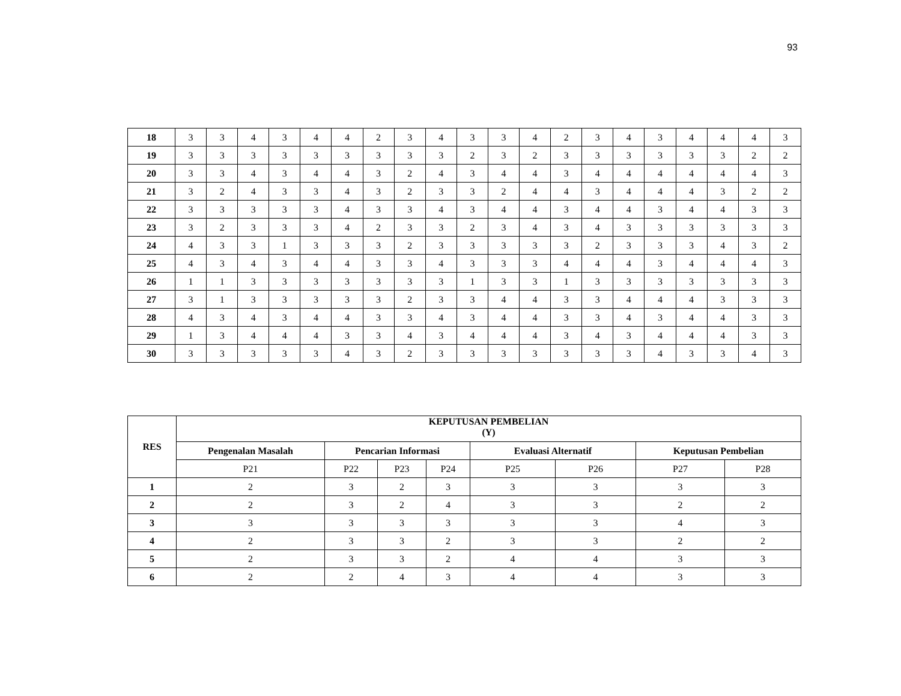93
| 18 | 3 | 3 | 4 | 3 | 4 | 4 | 2 | 3 | 4 | 3 | 3 | 4 | 2 | 3 | 4 | 3 | 4 | 4 | 4 | 3 |
| 19 | 3 | 3 | 3 | 3 | 3 | 3 | 3 | 3 | 3 | 2 | 3 | 2 | 3 | 3 | 3 | 3 | 3 | 3 | 2 | 2 |
| 20 | 3 | 3 | 4 | 3 | 4 | 4 | 3 | 2 | 4 | 3 | 4 | 4 | 3 | 4 | 4 | 4 | 4 | 4 | 4 | 3 |
| 21 | 3 | 2 | 4 | 3 | 3 | 4 | 3 | 2 | 3 | 3 | 2 | 4 | 4 | 3 | 4 | 4 | 4 | 3 | 2 | 2 |
| 22 | 3 | 3 | 3 | 3 | 3 | 4 | 3 | 3 | 4 | 3 | 4 | 4 | 3 | 4 | 4 | 3 | 4 | 4 | 3 | 3 |
| 23 | 3 | 2 | 3 | 3 | 3 | 4 | 2 | 3 | 3 | 2 | 3 | 4 | 3 | 4 | 3 | 3 | 3 | 3 | 3 | 3 |
| 24 | 4 | 3 | 3 | 1 | 3 | 3 | 3 | 2 | 3 | 3 | 3 | 3 | 3 | 2 | 3 | 3 | 3 | 4 | 3 | 2 |
| 25 | 4 | 3 | 4 | 3 | 4 | 4 | 3 | 3 | 4 | 3 | 3 | 3 | 4 | 4 | 4 | 3 | 4 | 4 | 4 | 3 |
| 26 | 1 | 1 | 3 | 3 | 3 | 3 | 3 | 3 | 3 | 1 | 3 | 3 | 1 | 3 | 3 | 3 | 3 | 3 | 3 | 3 |
| 27 | 3 | 1 | 3 | 3 | 3 | 3 | 3 | 2 | 3 | 3 | 4 | 4 | 3 | 3 | 4 | 4 | 4 | 3 | 3 | 3 |
| 28 | 4 | 3 | 4 | 3 | 4 | 4 | 3 | 3 | 4 | 3 | 4 | 4 | 3 | 3 | 4 | 3 | 4 | 4 | 3 | 3 |
| 29 | 1 | 3 | 4 | 4 | 4 | 3 | 3 | 4 | 3 | 4 | 4 | 4 | 3 | 4 | 3 | 4 | 4 | 4 | 3 | 3 |
| 30 | 3 | 3 | 3 | 3 | 3 | 4 | 3 | 2 | 3 | 3 | 3 | 3 | 3 | 3 | 3 | 4 | 3 | 3 | 4 | 3 |
| RES | KEPUTUSAN PEMBELIAN (Y) | | | | | | | |
| --- | --- | --- | --- | --- | --- | --- | --- | --- |
| | Pengenalan Masalah | Pencarian Informasi | | | Evaluasi Alternatif | | Keputusan Pembelian | |
| | P21 | P22 | P23 | P24 | P25 | P26 | P27 | P28 |
| 1 | 2 | 3 | 2 | 3 | 3 | 3 | 3 | 3 |
| 2 | 2 | 3 | 2 | 4 | 3 | 3 | 2 | 2 |
| 3 | 3 | 3 | 3 | 3 | 3 | 3 | 4 | 3 |
| 4 | 2 | 3 | 3 | 2 | 3 | 3 | 2 | 2 |
| 5 | 2 | 3 | 3 | 2 | 4 | 4 | 3 | 3 |
| 6 | 2 | 2 | 4 | 3 | 4 | 4 | 3 | 3 |